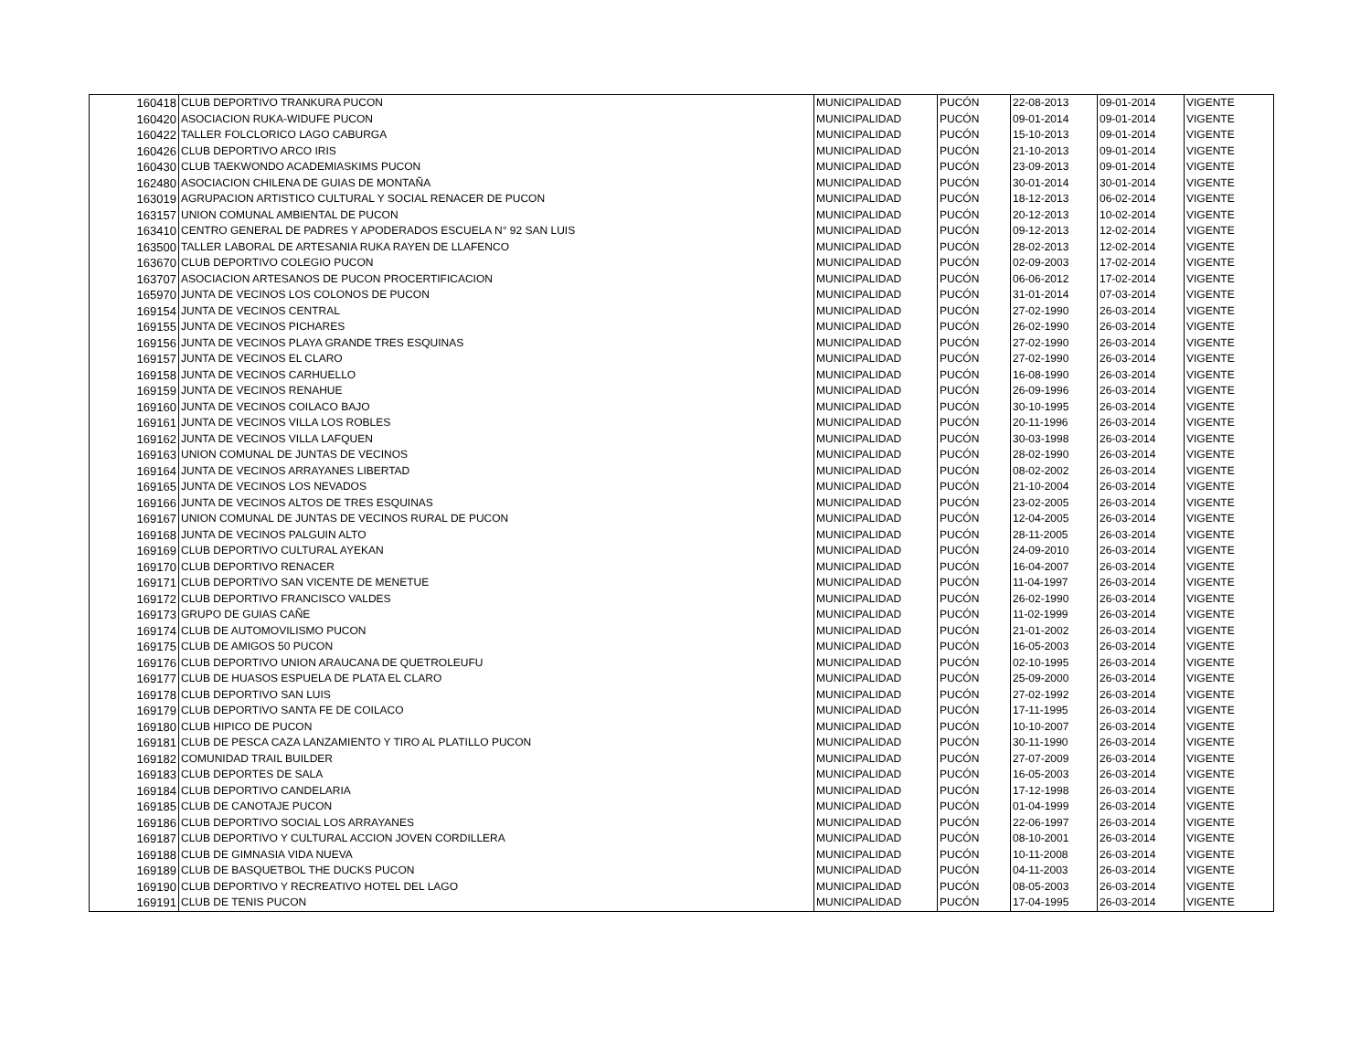| 160418 | CLUB DEPORTIVO TRANKURA PUCON | MUNICIPALIDAD | PUCÓN | 22-08-2013 | 09-01-2014 | VIGENTE |
| 160420 | ASOCIACION RUKA-WIDUFE PUCON | MUNICIPALIDAD | PUCÓN | 09-01-2014 | 09-01-2014 | VIGENTE |
| 160422 | TALLER FOLCLORICO LAGO CABURGA | MUNICIPALIDAD | PUCÓN | 15-10-2013 | 09-01-2014 | VIGENTE |
| 160426 | CLUB DEPORTIVO ARCO IRIS | MUNICIPALIDAD | PUCÓN | 21-10-2013 | 09-01-2014 | VIGENTE |
| 160430 | CLUB TAEKWONDO ACADEMIASKIMS PUCON | MUNICIPALIDAD | PUCÓN | 23-09-2013 | 09-01-2014 | VIGENTE |
| 162480 | ASOCIACION CHILENA DE GUIAS DE MONTAÑA | MUNICIPALIDAD | PUCÓN | 30-01-2014 | 30-01-2014 | VIGENTE |
| 163019 | AGRUPACION ARTISTICO CULTURAL Y SOCIAL RENACER DE PUCON | MUNICIPALIDAD | PUCÓN | 18-12-2013 | 06-02-2014 | VIGENTE |
| 163157 | UNION COMUNAL AMBIENTAL DE PUCON | MUNICIPALIDAD | PUCÓN | 20-12-2013 | 10-02-2014 | VIGENTE |
| 163410 | CENTRO GENERAL DE PADRES Y APODERADOS ESCUELA N° 92 SAN LUIS | MUNICIPALIDAD | PUCÓN | 09-12-2013 | 12-02-2014 | VIGENTE |
| 163500 | TALLER LABORAL DE ARTESANIA RUKA RAYEN DE LLAFENCO | MUNICIPALIDAD | PUCÓN | 28-02-2013 | 12-02-2014 | VIGENTE |
| 163670 | CLUB DEPORTIVO COLEGIO PUCON | MUNICIPALIDAD | PUCÓN | 02-09-2003 | 17-02-2014 | VIGENTE |
| 163707 | ASOCIACION ARTESANOS DE PUCON PROCERTIFICACION | MUNICIPALIDAD | PUCÓN | 06-06-2012 | 17-02-2014 | VIGENTE |
| 165970 | JUNTA DE VECINOS LOS COLONOS DE PUCON | MUNICIPALIDAD | PUCÓN | 31-01-2014 | 07-03-2014 | VIGENTE |
| 169154 | JUNTA DE VECINOS CENTRAL | MUNICIPALIDAD | PUCÓN | 27-02-1990 | 26-03-2014 | VIGENTE |
| 169155 | JUNTA DE VECINOS PICHARES | MUNICIPALIDAD | PUCÓN | 26-02-1990 | 26-03-2014 | VIGENTE |
| 169156 | JUNTA DE VECINOS PLAYA GRANDE TRES ESQUINAS | MUNICIPALIDAD | PUCÓN | 27-02-1990 | 26-03-2014 | VIGENTE |
| 169157 | JUNTA DE VECINOS EL CLARO | MUNICIPALIDAD | PUCÓN | 27-02-1990 | 26-03-2014 | VIGENTE |
| 169158 | JUNTA DE VECINOS CARHUELLO | MUNICIPALIDAD | PUCÓN | 16-08-1990 | 26-03-2014 | VIGENTE |
| 169159 | JUNTA DE VECINOS RENAHUE | MUNICIPALIDAD | PUCÓN | 26-09-1996 | 26-03-2014 | VIGENTE |
| 169160 | JUNTA DE VECINOS COILACO BAJO | MUNICIPALIDAD | PUCÓN | 30-10-1995 | 26-03-2014 | VIGENTE |
| 169161 | JUNTA DE VECINOS VILLA LOS ROBLES | MUNICIPALIDAD | PUCÓN | 20-11-1996 | 26-03-2014 | VIGENTE |
| 169162 | JUNTA DE VECINOS VILLA LAFQUEN | MUNICIPALIDAD | PUCÓN | 30-03-1998 | 26-03-2014 | VIGENTE |
| 169163 | UNION COMUNAL DE JUNTAS DE VECINOS | MUNICIPALIDAD | PUCÓN | 28-02-1990 | 26-03-2014 | VIGENTE |
| 169164 | JUNTA DE VECINOS ARRAYANES LIBERTAD | MUNICIPALIDAD | PUCÓN | 08-02-2002 | 26-03-2014 | VIGENTE |
| 169165 | JUNTA DE VECINOS LOS NEVADOS | MUNICIPALIDAD | PUCÓN | 21-10-2004 | 26-03-2014 | VIGENTE |
| 169166 | JUNTA DE VECINOS ALTOS DE TRES ESQUINAS | MUNICIPALIDAD | PUCÓN | 23-02-2005 | 26-03-2014 | VIGENTE |
| 169167 | UNION COMUNAL DE JUNTAS DE VECINOS RURAL DE PUCON | MUNICIPALIDAD | PUCÓN | 12-04-2005 | 26-03-2014 | VIGENTE |
| 169168 | JUNTA DE VECINOS PALGUIN ALTO | MUNICIPALIDAD | PUCÓN | 28-11-2005 | 26-03-2014 | VIGENTE |
| 169169 | CLUB DEPORTIVO CULTURAL AYEKAN | MUNICIPALIDAD | PUCÓN | 24-09-2010 | 26-03-2014 | VIGENTE |
| 169170 | CLUB DEPORTIVO RENACER | MUNICIPALIDAD | PUCÓN | 16-04-2007 | 26-03-2014 | VIGENTE |
| 169171 | CLUB DEPORTIVO SAN VICENTE DE MENETUE | MUNICIPALIDAD | PUCÓN | 11-04-1997 | 26-03-2014 | VIGENTE |
| 169172 | CLUB DEPORTIVO FRANCISCO VALDES | MUNICIPALIDAD | PUCÓN | 26-02-1990 | 26-03-2014 | VIGENTE |
| 169173 | GRUPO DE GUIAS CAÑE | MUNICIPALIDAD | PUCÓN | 11-02-1999 | 26-03-2014 | VIGENTE |
| 169174 | CLUB DE AUTOMOVILISMO PUCON | MUNICIPALIDAD | PUCÓN | 21-01-2002 | 26-03-2014 | VIGENTE |
| 169175 | CLUB DE AMIGOS 50 PUCON | MUNICIPALIDAD | PUCÓN | 16-05-2003 | 26-03-2014 | VIGENTE |
| 169176 | CLUB DEPORTIVO UNION ARAUCANA DE QUETROLEUFU | MUNICIPALIDAD | PUCÓN | 02-10-1995 | 26-03-2014 | VIGENTE |
| 169177 | CLUB DE HUASOS ESPUELA DE PLATA EL CLARO | MUNICIPALIDAD | PUCÓN | 25-09-2000 | 26-03-2014 | VIGENTE |
| 169178 | CLUB DEPORTIVO SAN LUIS | MUNICIPALIDAD | PUCÓN | 27-02-1992 | 26-03-2014 | VIGENTE |
| 169179 | CLUB DEPORTIVO SANTA FE DE COILACO | MUNICIPALIDAD | PUCÓN | 17-11-1995 | 26-03-2014 | VIGENTE |
| 169180 | CLUB HIPICO DE PUCON | MUNICIPALIDAD | PUCÓN | 10-10-2007 | 26-03-2014 | VIGENTE |
| 169181 | CLUB DE PESCA CAZA LANZAMIENTO Y TIRO AL PLATILLO PUCON | MUNICIPALIDAD | PUCÓN | 30-11-1990 | 26-03-2014 | VIGENTE |
| 169182 | COMUNIDAD TRAIL BUILDER | MUNICIPALIDAD | PUCÓN | 27-07-2009 | 26-03-2014 | VIGENTE |
| 169183 | CLUB DEPORTES DE SALA | MUNICIPALIDAD | PUCÓN | 16-05-2003 | 26-03-2014 | VIGENTE |
| 169184 | CLUB DEPORTIVO CANDELARIA | MUNICIPALIDAD | PUCÓN | 17-12-1998 | 26-03-2014 | VIGENTE |
| 169185 | CLUB DE CANOTAJE PUCON | MUNICIPALIDAD | PUCÓN | 01-04-1999 | 26-03-2014 | VIGENTE |
| 169186 | CLUB DEPORTIVO SOCIAL LOS ARRAYANES | MUNICIPALIDAD | PUCÓN | 22-06-1997 | 26-03-2014 | VIGENTE |
| 169187 | CLUB DEPORTIVO Y CULTURAL ACCION JOVEN CORDILLERA | MUNICIPALIDAD | PUCÓN | 08-10-2001 | 26-03-2014 | VIGENTE |
| 169188 | CLUB DE GIMNASIA VIDA NUEVA | MUNICIPALIDAD | PUCÓN | 10-11-2008 | 26-03-2014 | VIGENTE |
| 169189 | CLUB DE BASQUETBOL THE DUCKS PUCON | MUNICIPALIDAD | PUCÓN | 04-11-2003 | 26-03-2014 | VIGENTE |
| 169190 | CLUB DEPORTIVO Y RECREATIVO HOTEL DEL LAGO | MUNICIPALIDAD | PUCÓN | 08-05-2003 | 26-03-2014 | VIGENTE |
| 169191 | CLUB DE TENIS PUCON | MUNICIPALIDAD | PUCÓN | 17-04-1995 | 26-03-2014 | VIGENTE |